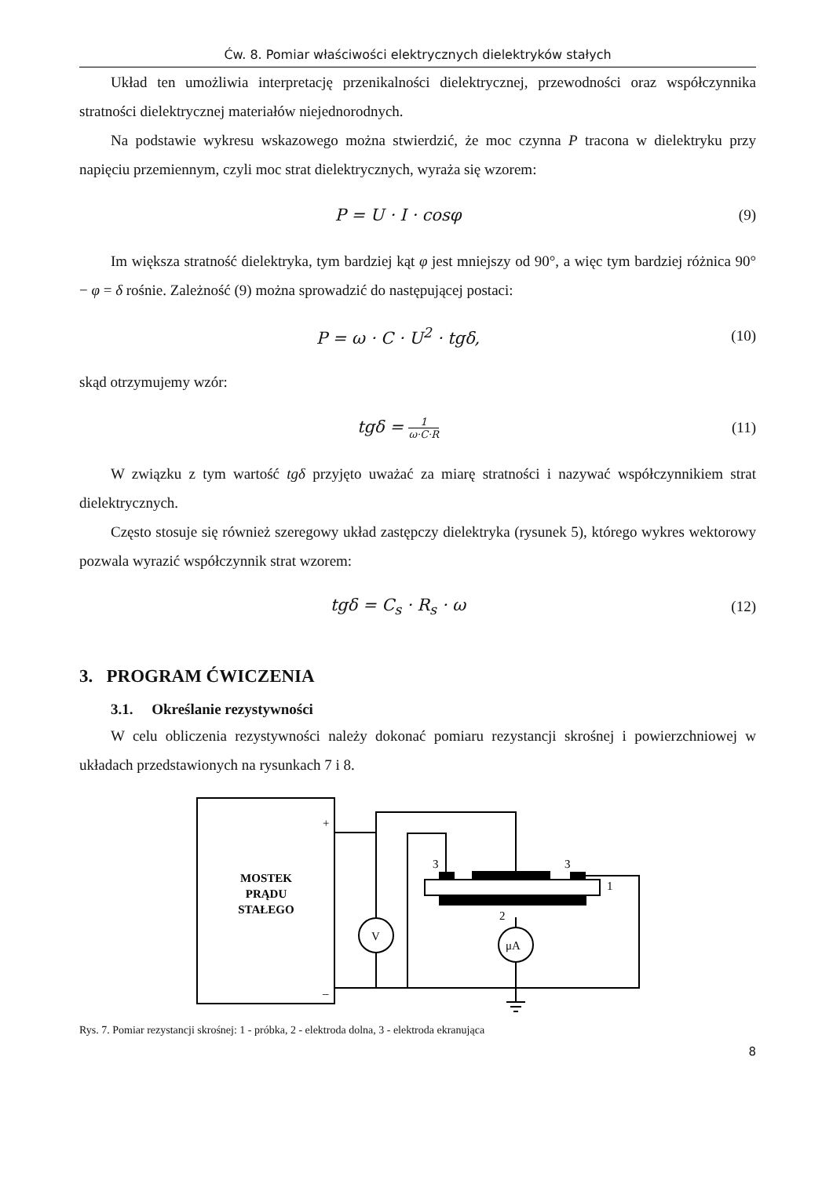Ćw. 8. Pomiar właściwości elektrycznych dielektryków stałych
Układ ten umożliwia interpretację przenikalności dielektrycznej, przewodności oraz współczynnika stratności dielektrycznej materiałów niejednorodnych.
Na podstawie wykresu wskazowego można stwierdzić, że moc czynna P tracona w dielektryku przy napięciu przemiennym, czyli moc strat dielektrycznych, wyraża się wzorem:
P = U · I · cosφ (9)
Im większa stratność dielektryka, tym bardziej kąt φ jest mniejszy od 90°, a więc tym bardziej różnica 90° − φ = δ rośnie. Zależność (9) można sprowadzić do następującej postaci:
P = ω · C · U<sup>2</sup> · tgδ, (10)
skąd otrzymujemy wzór:
tgδ = 1 ω·C·R
(11)
W związku z tym wartość tgδ przyjęto uważać za miarę stratności i nazywać współczynnikiem strat dielektrycznych.
Często stosuje się również szeregowy układ zastępczy dielektryka (rysunek 5), którego wykres wektorowy pozwala wyrazić współczynnik strat wzorem:
tgδ = C<sub>s</sub> · R<sub>s</sub> · ω (12)
3. PROGRAM ĆWICZENIA
3.1. Określanie rezystywności
W celu obliczenia rezystywności należy dokonać pomiaru rezystancji skrośnej i powierzchniowej w układach przedstawionych na rysunkach 7 i 8.
MOSTEK
PRĄDU
STAŁEGO
+
–
V
μA
3
3
1
2
Rys. 7. Pomiar rezystancji skrośnej: 1 - próbka, 2 - elektroda dolna, 3 - elektroda ekranująca
8